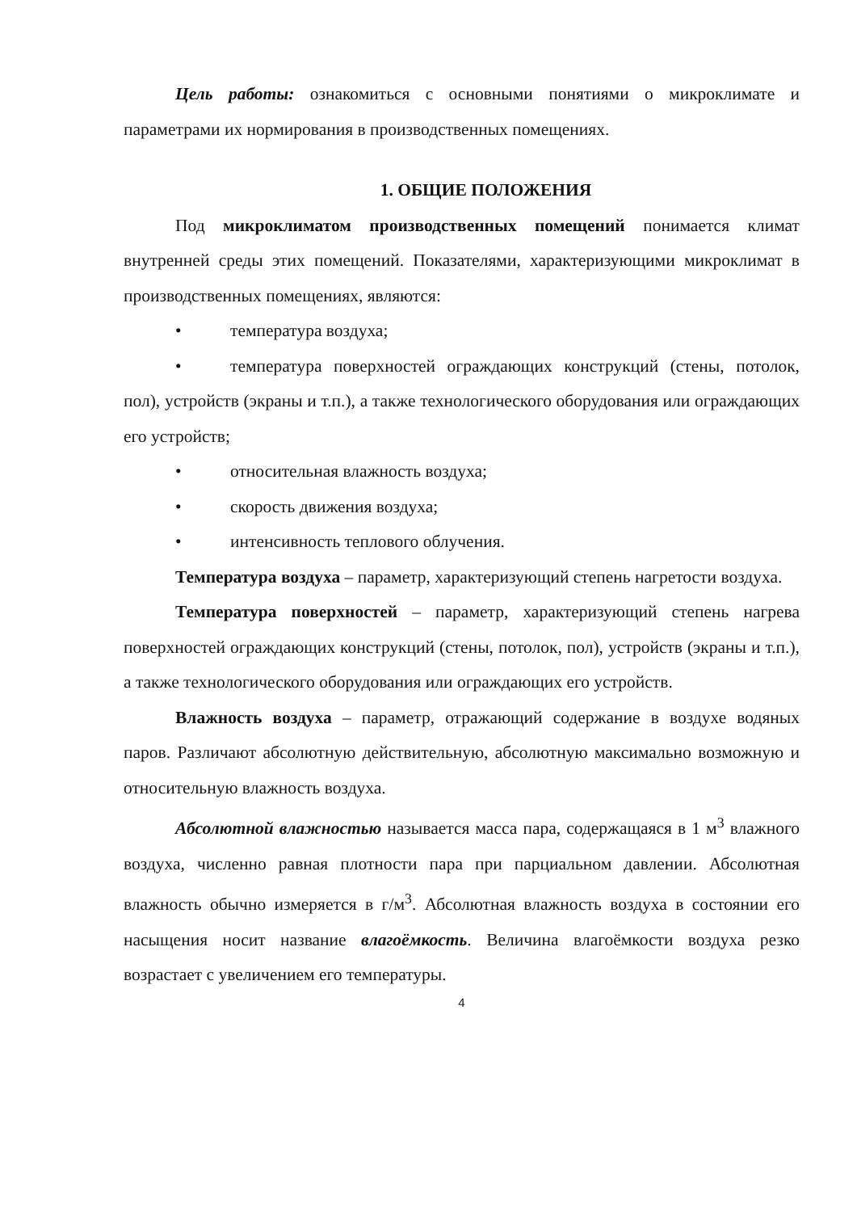Цель работы: ознакомиться с основными понятиями о микроклимате и параметрами их нормирования в производственных помещениях.
1. ОБЩИЕ ПОЛОЖЕНИЯ
Под микроклиматом производственных помещений понимается климат внутренней среды этих помещений. Показателями, характеризующими микроклимат в производственных помещениях, являются:
• температура воздуха;
• температура поверхностей ограждающих конструкций (стены, потолок, пол), устройств (экраны и т.п.), а также технологического оборудования или ограждающих его устройств;
• относительная влажность воздуха;
• скорость движения воздуха;
• интенсивность теплового облучения.
Температура воздуха – параметр, характеризующий степень нагретости воздуха.
Температура поверхностей – параметр, характеризующий степень нагрева поверхностей ограждающих конструкций (стены, потолок, пол), устройств (экраны и т.п.), а также технологического оборудования или ограждающих его устройств.
Влажность воздуха – параметр, отражающий содержание в воздухе водяных паров. Различают абсолютную действительную, абсолютную максимально возможную и относительную влажность воздуха.
Абсолютной влажностью называется масса пара, содержащаяся в 1 м<sup>3</sup> влажного воздуха, численно равная плотности пара при парциальном давлении. Абсолютная влажность обычно измеряется в г/м<sup>3</sup>. Абсолютная влажность воздуха в состоянии его насыщения носит название влагоёмкость. Величина влагоёмкости воздуха резко возрастает с увеличением его температуры.
4